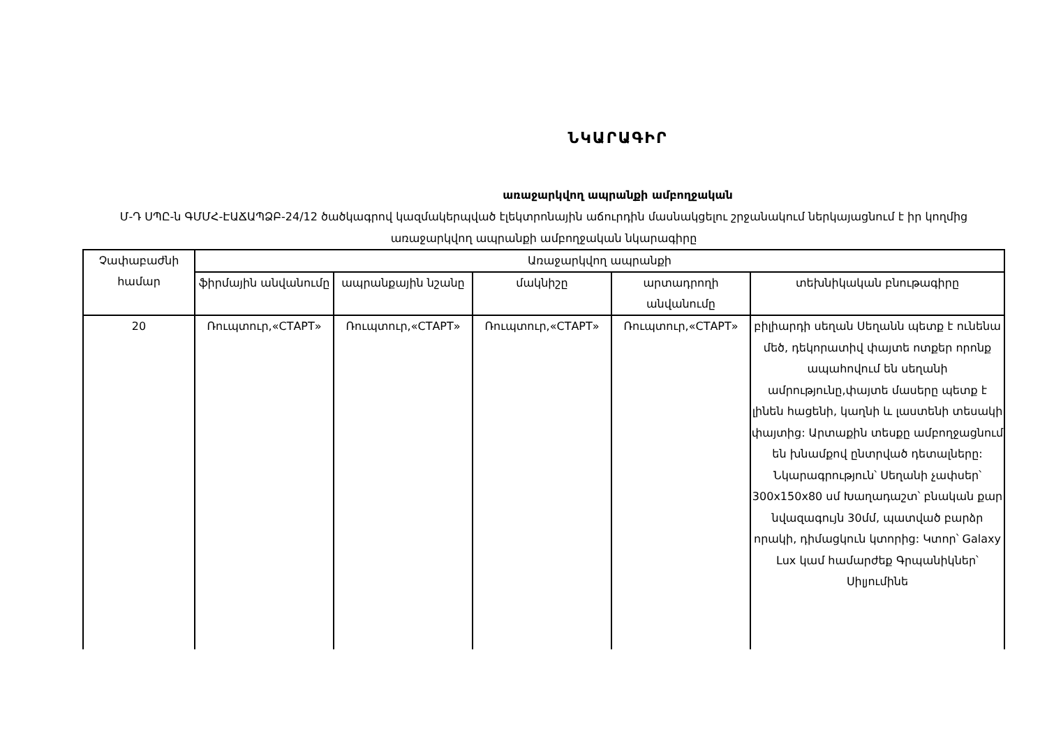ՆԿԱՐԱԳԻՐ
առաջարկվող ապրանքի ամբողջական
Մ-Դ ՍՊԸ-ն ԳՄՄՀ-ԷԱՃԱՊՁԲ-24/12 ծածկագրով կազմակերպված էլեկտրոնային աճուրդին մասնակցելու շրջանակում ներկայացնում է իր կողմից առաջարկվող ապրանքի ամբողջական նկարագիրը
| Չափաբաժնի համար | Առաջարկվող ապրանքի | | | | |
| --- | --- | --- | --- | --- | --- |
| | ֆիրմային անվանումը | ապրանքային նշանը | մակնիշը | արտադրողի անվանումը | տեխնիկական բնութագիրը |
| 20 | Ռուպտուր,«СТАРТ» | Ռուպտուր,«СТАРТ» | Ռուպտուր,«СТАРТ» | Ռուպտուր,«СТАРТ» | բիլիարդի սեղան Սեղանն պետք է ունենա մեծ, դեկորատիվ փայտե ոտքեր որոնք ապահովում են սեղանի ամրությունը,փայտե մասերը պետք է լինեն հացենի, կաղնի և լաստենի տեսակի փայտից: Արտաքին տեսքը ամբողջացնում են խնամքով ընտրված դետալները: Նկարագրություն՝ Սեղանի չափսեր՝ 300x150x80 սմ Խաղադաշտ՝ բնական քար նվազագույն 30մմ, պատված բարձր որակի, դիմացկուն կտորից: Կտոր՝ Galaxy Lux կամ համարժեք Գրպանիկներ՝ Սիլյումինե |